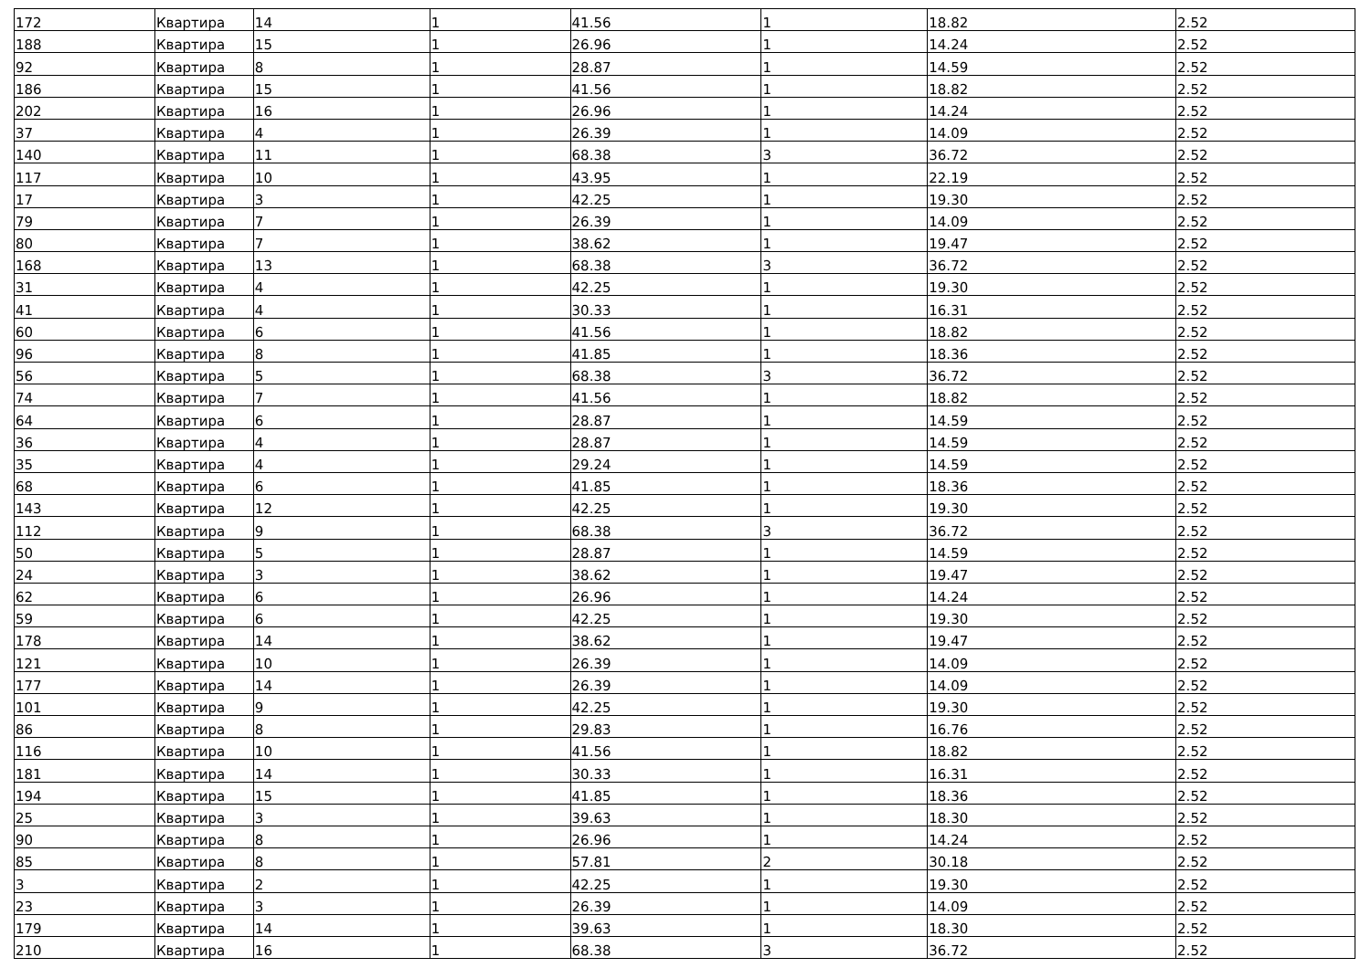| 172 | Квартира | 14 | 1 | 41.56 | 1 | 18.82 | 2.52 |
| 188 | Квартира | 15 | 1 | 26.96 | 1 | 14.24 | 2.52 |
| 92 | Квартира | 8 | 1 | 28.87 | 1 | 14.59 | 2.52 |
| 186 | Квартира | 15 | 1 | 41.56 | 1 | 18.82 | 2.52 |
| 202 | Квартира | 16 | 1 | 26.96 | 1 | 14.24 | 2.52 |
| 37 | Квартира | 4 | 1 | 26.39 | 1 | 14.09 | 2.52 |
| 140 | Квартира | 11 | 1 | 68.38 | 3 | 36.72 | 2.52 |
| 117 | Квартира | 10 | 1 | 43.95 | 1 | 22.19 | 2.52 |
| 17 | Квартира | 3 | 1 | 42.25 | 1 | 19.30 | 2.52 |
| 79 | Квартира | 7 | 1 | 26.39 | 1 | 14.09 | 2.52 |
| 80 | Квартира | 7 | 1 | 38.62 | 1 | 19.47 | 2.52 |
| 168 | Квартира | 13 | 1 | 68.38 | 3 | 36.72 | 2.52 |
| 31 | Квартира | 4 | 1 | 42.25 | 1 | 19.30 | 2.52 |
| 41 | Квартира | 4 | 1 | 30.33 | 1 | 16.31 | 2.52 |
| 60 | Квартира | 6 | 1 | 41.56 | 1 | 18.82 | 2.52 |
| 96 | Квартира | 8 | 1 | 41.85 | 1 | 18.36 | 2.52 |
| 56 | Квартира | 5 | 1 | 68.38 | 3 | 36.72 | 2.52 |
| 74 | Квартира | 7 | 1 | 41.56 | 1 | 18.82 | 2.52 |
| 64 | Квартира | 6 | 1 | 28.87 | 1 | 14.59 | 2.52 |
| 36 | Квартира | 4 | 1 | 28.87 | 1 | 14.59 | 2.52 |
| 35 | Квартира | 4 | 1 | 29.24 | 1 | 14.59 | 2.52 |
| 68 | Квартира | 6 | 1 | 41.85 | 1 | 18.36 | 2.52 |
| 143 | Квартира | 12 | 1 | 42.25 | 1 | 19.30 | 2.52 |
| 112 | Квартира | 9 | 1 | 68.38 | 3 | 36.72 | 2.52 |
| 50 | Квартира | 5 | 1 | 28.87 | 1 | 14.59 | 2.52 |
| 24 | Квартира | 3 | 1 | 38.62 | 1 | 19.47 | 2.52 |
| 62 | Квартира | 6 | 1 | 26.96 | 1 | 14.24 | 2.52 |
| 59 | Квартира | 6 | 1 | 42.25 | 1 | 19.30 | 2.52 |
| 178 | Квартира | 14 | 1 | 38.62 | 1 | 19.47 | 2.52 |
| 121 | Квартира | 10 | 1 | 26.39 | 1 | 14.09 | 2.52 |
| 177 | Квартира | 14 | 1 | 26.39 | 1 | 14.09 | 2.52 |
| 101 | Квартира | 9 | 1 | 42.25 | 1 | 19.30 | 2.52 |
| 86 | Квартира | 8 | 1 | 29.83 | 1 | 16.76 | 2.52 |
| 116 | Квартира | 10 | 1 | 41.56 | 1 | 18.82 | 2.52 |
| 181 | Квартира | 14 | 1 | 30.33 | 1 | 16.31 | 2.52 |
| 194 | Квартира | 15 | 1 | 41.85 | 1 | 18.36 | 2.52 |
| 25 | Квартира | 3 | 1 | 39.63 | 1 | 18.30 | 2.52 |
| 90 | Квартира | 8 | 1 | 26.96 | 1 | 14.24 | 2.52 |
| 85 | Квартира | 8 | 1 | 57.81 | 2 | 30.18 | 2.52 |
| 3 | Квартира | 2 | 1 | 42.25 | 1 | 19.30 | 2.52 |
| 23 | Квартира | 3 | 1 | 26.39 | 1 | 14.09 | 2.52 |
| 179 | Квартира | 14 | 1 | 39.63 | 1 | 18.30 | 2.52 |
| 210 | Квартира | 16 | 1 | 68.38 | 3 | 36.72 | 2.52 |